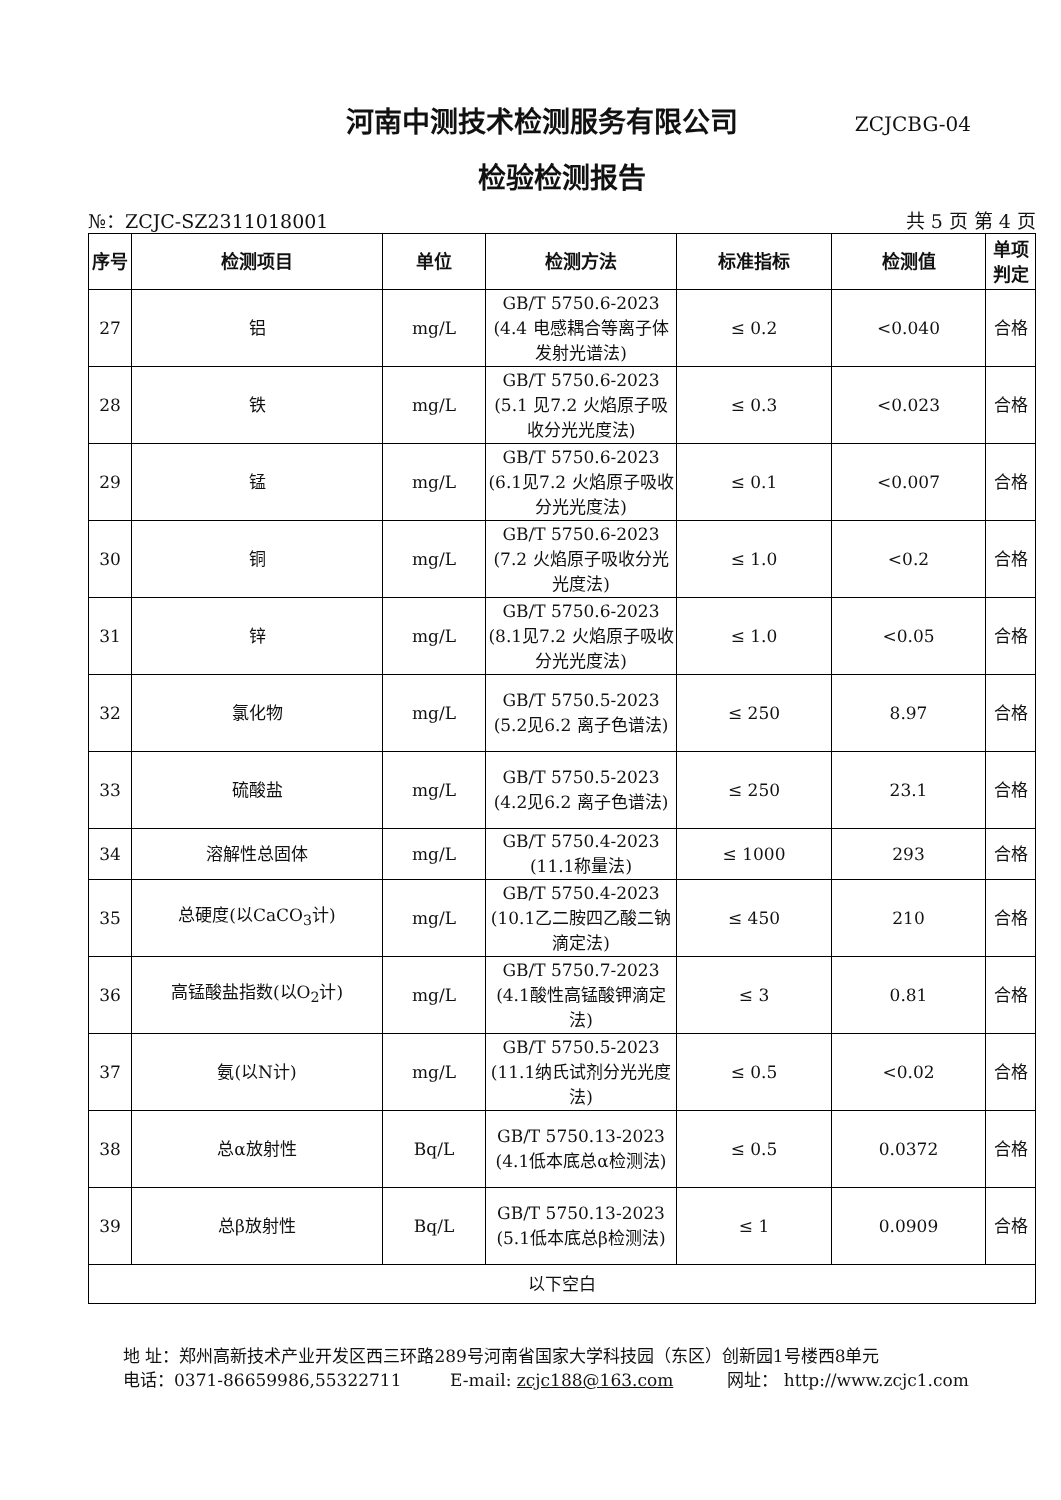河南中测技术检测服务有限公司
ZCJCBG-04
检验检测报告
№：ZCJC-SZ2311018001 共 5 页 第 4 页
| 序号 | 检测项目 | 单位 | 检测方法 | 标准指标 | 检测值 | 单项判定 |
| --- | --- | --- | --- | --- | --- | --- |
| 27 | 铝 | mg/L | GB/T 5750.6-2023 (4.4 电感耦合等离子体发射光谱法) | ≤ 0.2 | <0.040 | 合格 |
| 28 | 铁 | mg/L | GB/T 5750.6-2023 (5.1 见7.2 火焰原子吸收分光光度法) | ≤ 0.3 | <0.023 | 合格 |
| 29 | 锰 | mg/L | GB/T 5750.6-2023 (6.1见7.2 火焰原子吸收分光光度法) | ≤ 0.1 | <0.007 | 合格 |
| 30 | 铜 | mg/L | GB/T 5750.6-2023 (7.2 火焰原子吸收分光光度法) | ≤ 1.0 | <0.2 | 合格 |
| 31 | 锌 | mg/L | GB/T 5750.6-2023 (8.1见7.2 火焰原子吸收分光光度法) | ≤ 1.0 | <0.05 | 合格 |
| 32 | 氯化物 | mg/L | GB/T 5750.5-2023 (5.2见6.2 离子色谱法) | ≤ 250 | 8.97 | 合格 |
| 33 | 硫酸盐 | mg/L | GB/T 5750.5-2023 (4.2见6.2 离子色谱法) | ≤ 250 | 23.1 | 合格 |
| 34 | 溶解性总固体 | mg/L | GB/T 5750.4-2023 (11.1称量法) | ≤ 1000 | 293 | 合格 |
| 35 | 总硬度(以CaCO<sub>3</sub>计) | mg/L | GB/T 5750.4-2023 (10.1乙二胺四乙酸二钠滴定法) | ≤ 450 | 210 | 合格 |
| 36 | 高锰酸盐指数(以O<sub>2</sub>计) | mg/L | GB/T 5750.7-2023 (4.1酸性高锰酸钾滴定法) | ≤ 3 | 0.81 | 合格 |
| 37 | 氨(以N计) | mg/L | GB/T 5750.5-2023 (11.1纳氏试剂分光光度法) | ≤ 0.5 | <0.02 | 合格 |
| 38 | 总α放射性 | Bq/L | GB/T 5750.13-2023 (4.1低本底总α检测法) | ≤ 0.5 | 0.0372 | 合格 |
| 39 | 总β放射性 | Bq/L | GB/T 5750.13-2023 (5.1低本底总β检测法) | ≤ 1 | 0.0909 | 合格 |
| 以下空白 | | | | | | |
地 址：郑州高新技术产业开发区西三环路289号河南省国家大学科技园（东区）创新园1号楼西8单元
电话：0371-86659986,55322711 E-mail: zcjc188@163.com 网址： http://www.zcjc1.com